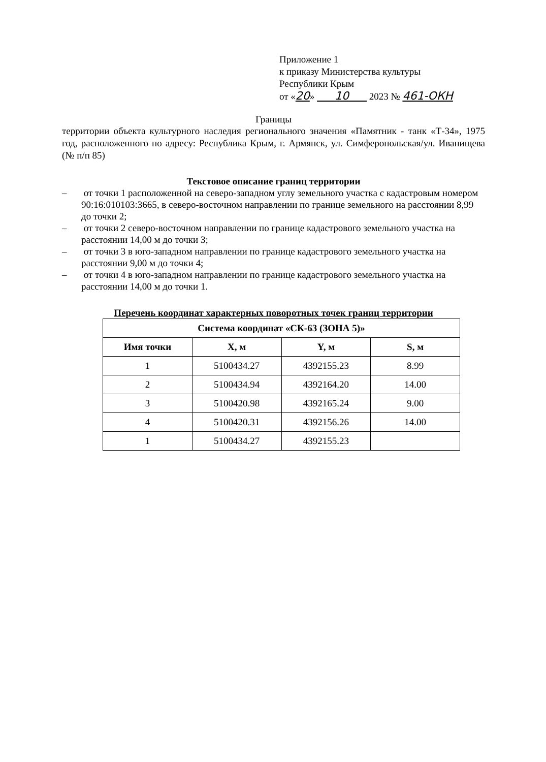Приложение 1
к приказу Министерства культуры
Республики Крым
от «20» 10 2023 № 461-ОКН
Границы
территории объекта культурного наследия регионального значения «Памятник - танк «Т-34», 1975 год, расположенного по адресу: Республика Крым, г. Армянск, ул. Симферопольская/ул. Иванищева (№ п/п 85)
Текстовое описание границ территории
– от точки 1 расположенной на северо-западном углу земельного участка с кадастровым номером 90:16:010103:3665, в северо-восточном направлении по границе земельного на расстоянии 8,99 до точки 2;
– от точки 2 северо-восточном направлении по границе кадастрового земельного участка на расстоянии 14,00 м до точки 3;
– от точки 3 в юго-западном направлении по границе кадастрового земельного участка на расстоянии 9,00 м до точки 4;
– от точки 4 в юго-западном направлении по границе кадастрового земельного участка на расстоянии 14,00 м до точки 1.
Перечень координат характерных поворотных точек границ территории
| Система координат «СК-63 (ЗОНА 5)» | | | |
| --- | --- | --- | --- |
| Имя точки | X, м | Y, м | S, м |
| 1 | 5100434.27 | 4392155.23 | 8.99 |
| 2 | 5100434.94 | 4392164.20 | 14.00 |
| 3 | 5100420.98 | 4392165.24 | 9.00 |
| 4 | 5100420.31 | 4392156.26 | 14.00 |
| 1 | 5100434.27 | 4392155.23 | |